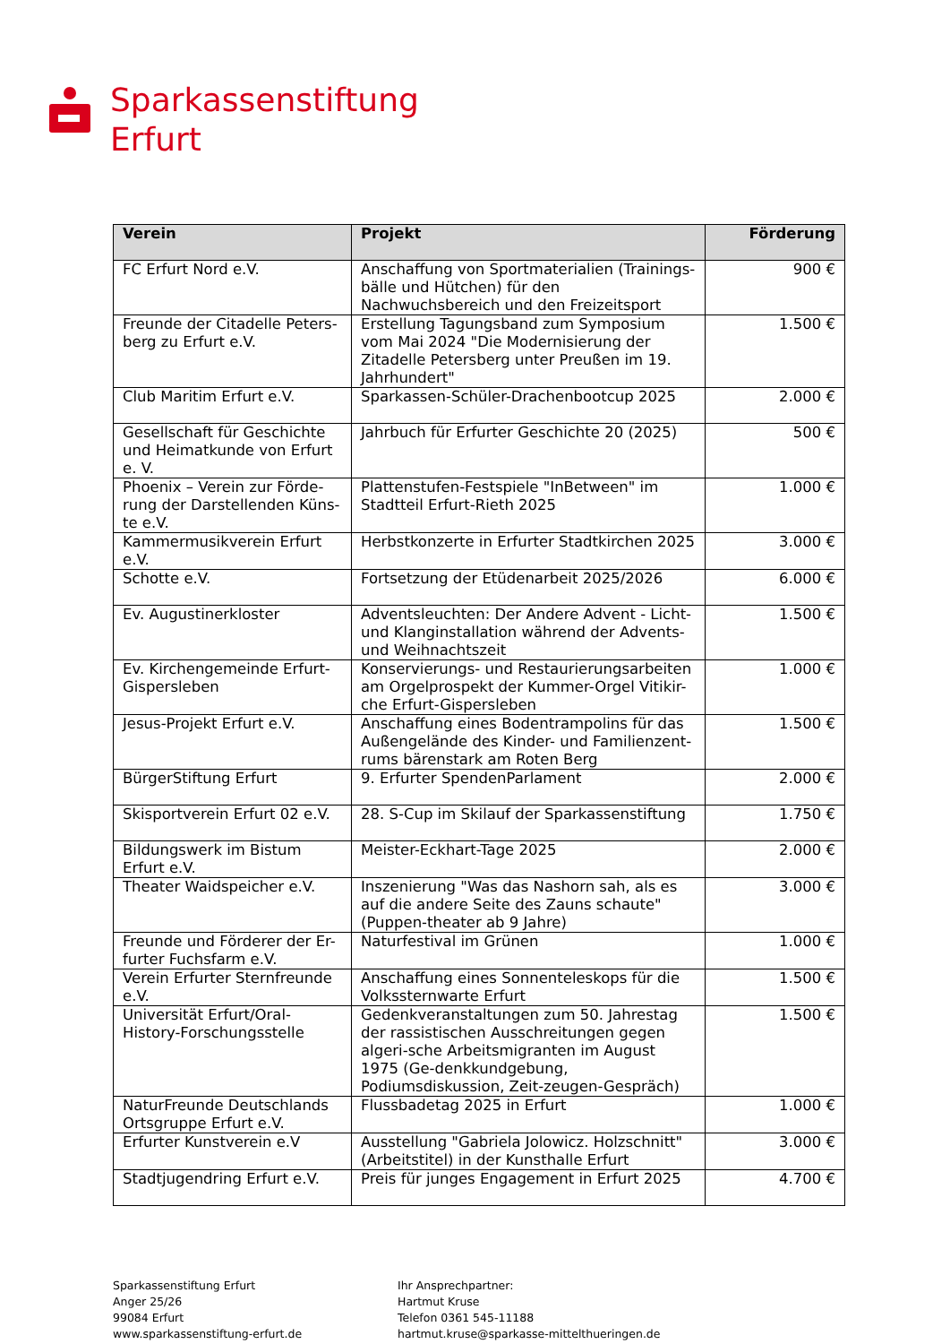Sparkassenstiftung
Erfurt
| Verein | Projekt | Förderung |
| --- | --- | --- |
| FC Erfurt Nord e.V. | Anschaffung von Sportmaterialien (Trainings-bälle und Hütchen) für den Nachwuchsbereich und den Freizeitsport | 900 € |
| Freunde der Citadelle Peters-berg zu Erfurt e.V. | Erstellung Tagungsband zum Symposium vom Mai 2024 "Die Modernisierung der Zitadelle Petersberg unter Preußen im 19. Jahrhundert" | 1.500 € |
| Club Maritim Erfurt e.V. | Sparkassen-Schüler-Drachenbootcup 2025 | 2.000 € |
| Gesellschaft für Geschichte und Heimatkunde von Erfurt e. V. | Jahrbuch für Erfurter Geschichte 20 (2025) | 500 € |
| Phoenix – Verein zur Förde-rung der Darstellenden Küns-te e.V. | Plattenstufen-Festspiele "InBetween" im Stadtteil Erfurt-Rieth 2025 | 1.000 € |
| Kammermusikverein Erfurt e.V. | Herbstkonzerte in Erfurter Stadtkirchen 2025 | 3.000 € |
| Schotte e.V. | Fortsetzung der Etüdenarbeit 2025/2026 | 6.000 € |
| Ev. Augustinerkloster | Adventsleuchten: Der Andere Advent - Licht- und Klanginstallation während der Advents- und Weihnachtszeit | 1.500 € |
| Ev. Kirchengemeinde Erfurt-Gispersleben | Konservierungs- und Restaurierungsarbeiten am Orgelprospekt der Kummer-Orgel Vitikir-che Erfurt-Gispersleben | 1.000 € |
| Jesus-Projekt Erfurt e.V. | Anschaffung eines Bodentrampolins für das Außengelände des Kinder- und Familienzent-rums bärenstark am Roten Berg | 1.500 € |
| BürgerStiftung Erfurt | 9. Erfurter SpendenParlament | 2.000 € |
| Skisportverein Erfurt 02 e.V. | 28. S-Cup im Skilauf der Sparkassenstiftung | 1.750 € |
| Bildungswerk im Bistum Erfurt e.V. | Meister-Eckhart-Tage 2025 | 2.000 € |
| Theater Waidspeicher e.V. | Inszenierung "Was das Nashorn sah, als es auf die andere Seite des Zauns schaute" (Puppen-theater ab 9 Jahre) | 3.000 € |
| Freunde und Förderer der Er-furter Fuchsfarm e.V. | Naturfestival im Grünen | 1.000 € |
| Verein Erfurter Sternfreunde e.V. | Anschaffung eines Sonnenteleskops für die Volkssternwarte Erfurt | 1.500 € |
| Universität Erfurt/Oral-History-Forschungsstelle | Gedenkveranstaltungen zum 50. Jahrestag der rassistischen Ausschreitungen gegen algeri-sche Arbeitsmigranten im August 1975 (Ge-denkkundgebung, Podiumsdiskussion, Zeit-zeugen-Gespräch) | 1.500 € |
| NaturFreunde Deutschlands Ortsgruppe Erfurt e.V. | Flussbadetag 2025 in Erfurt | 1.000 € |
| Erfurter Kunstverein e.V | Ausstellung "Gabriela Jolowicz. Holzschnitt" (Arbeitstitel) in der Kunsthalle Erfurt | 3.000 € |
| Stadtjugendring Erfurt e.V. | Preis für junges Engagement in Erfurt 2025 | 4.700 € |
Sparkassenstiftung Erfurt
Anger 25/26
99084 Erfurt
www.sparkassenstiftung-erfurt.de
Ihr Ansprechpartner:
Hartmut Kruse
Telefon 0361 545-11188
hartmut.kruse@sparkasse-mittelthueringen.de